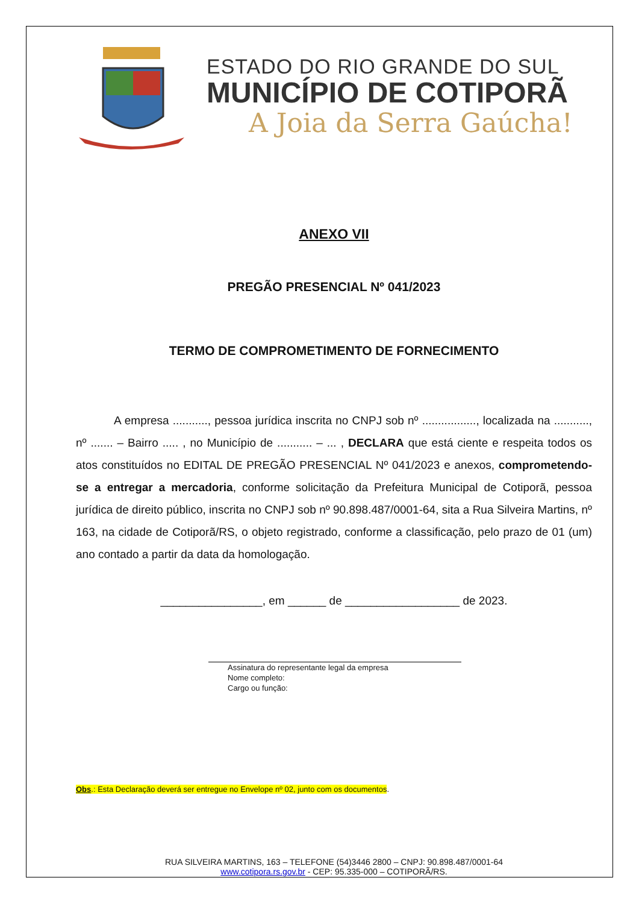ESTADO DO RIO GRANDE DO SUL
MUNICÍPIO DE COTIPORÃ
A Joia da Serra Gaúcha!
ANEXO VII
PREGÃO PRESENCIAL Nº 041/2023
TERMO DE COMPROMETIMENTO DE FORNECIMENTO
A empresa ..........., pessoa jurídica inscrita no CNPJ sob nº ................., localizada na ..........., nº ....... – Bairro ..... , no Município de ........... – ... , DECLARA que está ciente e respeita todos os atos constituídos no EDITAL DE PREGÃO PRESENCIAL Nº 041/2023 e anexos, comprometendo-se a entregar a mercadoria, conforme solicitação da Prefeitura Municipal de Cotiporã, pessoa jurídica de direito público, inscrita no CNPJ sob nº 90.898.487/0001-64, sita a Rua Silveira Martins, nº 163, na cidade de Cotiporã/RS, o objeto registrado, conforme a classificação, pelo prazo de 01 (um) ano contado a partir da data da homologação.
________________, em ______ de __________________ de 2023.
Assinatura do representante legal da empresa
Nome completo:
Cargo ou função:
Obs.: Esta Declaração deverá ser entregue no Envelope nº 02, junto com os documentos.
RUA SILVEIRA MARTINS, 163 – TELEFONE (54)3446 2800 – CNPJ: 90.898.487/0001-64
www.cotipora.rs.gov.br - CEP: 95.335-000 – COTIPORÃ/RS.